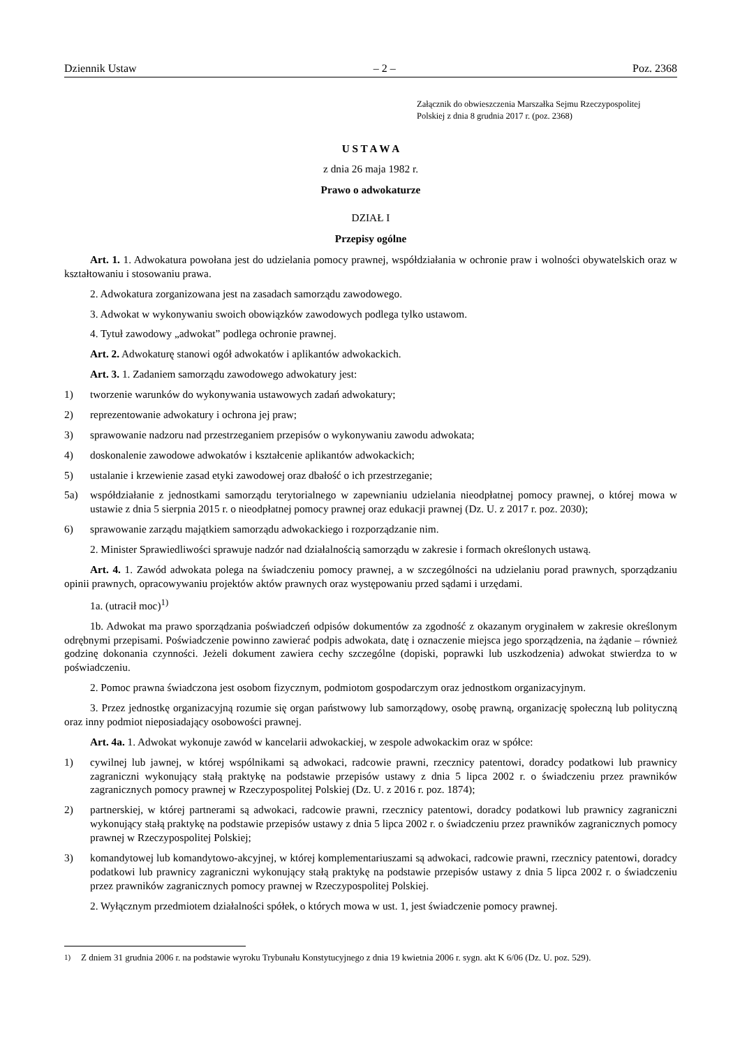Dziennik Ustaw – 2 – Poz. 2368
Załącznik do obwieszczenia Marszałka Sejmu Rzeczypospolitej
Polskiej z dnia 8 grudnia 2017 r. (poz. 2368)
U S T A W A
z dnia 26 maja 1982 r.
Prawo o adwokaturze
DZIAŁ I
Przepisy ogólne
Art. 1. 1. Adwokatura powołana jest do udzielania pomocy prawnej, współdziałania w ochronie praw i wolności obywatelskich oraz w kształtowaniu i stosowaniu prawa.
2. Adwokatura zorganizowana jest na zasadach samorządu zawodowego.
3. Adwokat w wykonywaniu swoich obowiązków zawodowych podlega tylko ustawom.
4. Tytuł zawodowy „adwokat” podlega ochronie prawnej.
Art. 2. Adwokaturę stanowi ogół adwokatów i aplikantów adwokackich.
Art. 3. 1. Zadaniem samorządu zawodowego adwokatury jest:
1) tworzenie warunków do wykonywania ustawowych zadań adwokatury;
2) reprezentowanie adwokatury i ochrona jej praw;
3) sprawowanie nadzoru nad przestrzeganiem przepisów o wykonywaniu zawodu adwokata;
4) doskonalenie zawodowe adwokatów i kształcenie aplikantów adwokackich;
5) ustalanie i krzewienie zasad etyki zawodowej oraz dbałość o ich przestrzeganie;
5a) współdziałanie z jednostkami samorządu terytorialnego w zapewnianiu udzielania nieodpłatnej pomocy prawnej, o której mowa w ustawie z dnia 5 sierpnia 2015 r. o nieodpłatnej pomocy prawnej oraz edukacji prawnej (Dz. U. z 2017 r. poz. 2030);
6) sprawowanie zarządu majątkiem samorządu adwokackiego i rozporządzanie nim.
2. Minister Sprawiedliwości sprawuje nadzór nad działalnością samorządu w zakresie i formach określonych ustawą.
Art. 4. 1. Zawód adwokata polega na świadczeniu pomocy prawnej, a w szczególności na udzielaniu porad prawnych, sporządzaniu opinii prawnych, opracowywaniu projektów aktów prawnych oraz występowaniu przed sądami i urzędami.
1a. (utracił moc)<sup>1)</sup>
1b. Adwokat ma prawo sporządzania poświadczeń odpisów dokumentów za zgodność z okazanym oryginałem w zakresie określonym odrębnymi przepisami. Poświadczenie powinno zawierać podpis adwokata, datę i oznaczenie miejsca jego sporządzenia, na żądanie – również godzinę dokonania czynności. Jeżeli dokument zawiera cechy szczególne (dopiski, poprawki lub uszkodzenia) adwokat stwierdza to w poświadczeniu.
2. Pomoc prawna świadczona jest osobom fizycznym, podmiotom gospodarczym oraz jednostkom organizacyjnym.
3. Przez jednostkę organizacyjną rozumie się organ państwowy lub samorządowy, osobę prawną, organizację społeczną lub polityczną oraz inny podmiot nieposiadający osobowości prawnej.
Art. 4a. 1. Adwokat wykonuje zawód w kancelarii adwokackiej, w zespole adwokackim oraz w spółce:
1) cywilnej lub jawnej, w której wspólnikami są adwokaci, radcowie prawni, rzecznicy patentowi, doradcy podatkowi lub prawnicy zagraniczni wykonujący stałą praktykę na podstawie przepisów ustawy z dnia 5 lipca 2002 r. o świadczeniu przez prawników zagranicznych pomocy prawnej w Rzeczypospolitej Polskiej (Dz. U. z 2016 r. poz. 1874);
2) partnerskiej, w której partnerami są adwokaci, radcowie prawni, rzecznicy patentowi, doradcy podatkowi lub prawnicy zagraniczni wykonujący stałą praktykę na podstawie przepisów ustawy z dnia 5 lipca 2002 r. o świadczeniu przez prawników zagranicznych pomocy prawnej w Rzeczypospolitej Polskiej;
3) komandytowej lub komandytowo-akcyjnej, w której komplementariuszami są adwokaci, radcowie prawni, rzecznicy patentowi, doradcy podatkowi lub prawnicy zagraniczni wykonujący stałą praktykę na podstawie przepisów ustawy z dnia 5 lipca 2002 r. o świadczeniu przez prawników zagranicznych pomocy prawnej w Rzeczypospolitej Polskiej.
2. Wyłącznym przedmiotem działalności spółek, o których mowa w ust. 1, jest świadczenie pomocy prawnej.
<sup>1)</sup> Z dniem 31 grudnia 2006 r. na podstawie wyroku Trybunału Konstytucyjnego z dnia 19 kwietnia 2006 r. sygn. akt K 6/06 (Dz. U. poz. 529).